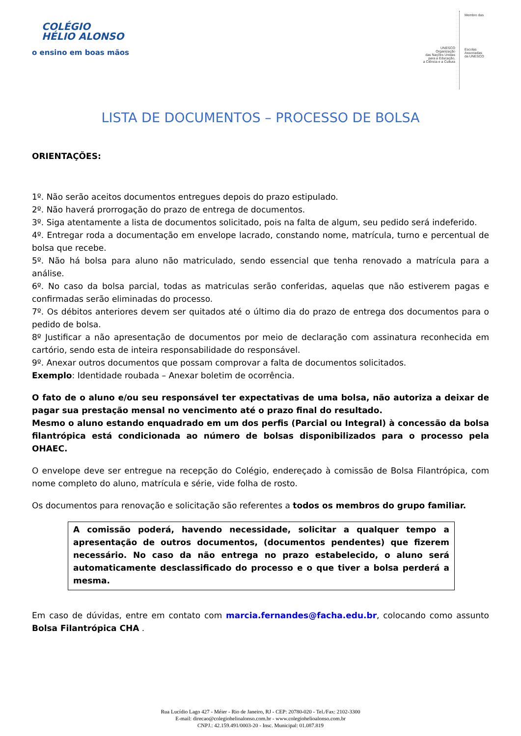COLÉGIO
HÉLIO ALONSO
o ensino em boas mãos
UNESCO
Organização
das Nações Unidas
para a Educação,
a Ciência e a Cultura
Membro das
Escolas
Associadas
da UNESCO
LISTA DE DOCUMENTOS – PROCESSO DE BOLSA
ORIENTAÇÕES:
1º. Não serão aceitos documentos entregues depois do prazo estipulado.
2º. Não haverá prorrogação do prazo de entrega de documentos.
3º. Siga atentamente a lista de documentos solicitado, pois na falta de algum, seu pedido será indeferido.
4º. Entregar roda a documentação em envelope lacrado, constando nome, matrícula, turno e percentual de bolsa que recebe.
5º. Não há bolsa para aluno não matriculado, sendo essencial que tenha renovado a matrícula para a análise.
6º. No caso da bolsa parcial, todas as matriculas serão conferidas, aquelas que não estiverem pagas e confirmadas serão eliminadas do processo.
7º. Os débitos anteriores devem ser quitados até o último dia do prazo de entrega dos documentos para o pedido de bolsa.
8º Justificar a não apresentação de documentos por meio de declaração com assinatura reconhecida em cartório, sendo esta de inteira responsabilidade do responsável.
9º. Anexar outros documentos que possam comprovar a falta de documentos solicitados.
Exemplo: Identidade roubada – Anexar boletim de ocorrência.
O fato de o aluno e/ou seu responsável ter expectativas de uma bolsa, não autoriza a deixar de pagar sua prestação mensal no vencimento até o prazo final do resultado.
Mesmo o aluno estando enquadrado em um dos perfis (Parcial ou Integral) à concessão da bolsa filantrópica está condicionada ao número de bolsas disponibilizados para o processo pela OHAEC.
O envelope deve ser entregue na recepção do Colégio, endereçado à comissão de Bolsa Filantrópica, com nome completo do aluno, matrícula e série, vide folha de rosto.
Os documentos para renovação e solicitação são referentes a todos os membros do grupo familiar.
A comissão poderá, havendo necessidade, solicitar a qualquer tempo a apresentação de outros documentos, (documentos pendentes) que fizerem necessário. No caso da não entrega no prazo estabelecido, o aluno será automaticamente desclassificado do processo e o que tiver a bolsa perderá a mesma.
Em caso de dúvidas, entre em contato com marcia.fernandes@facha.edu.br, colocando como assunto Bolsa Filantrópica CHA .
Rua Lucídio Lago 427 - Méier - Rio de Janeiro, RJ - CEP: 20780-020 - Tel./Fax: 2102-3300
E-mail: direcao@colegiohelioalonso.com.br - www.colegiohelioalonso.com.br
CNPJ.: 42.159.491/0003-20 - Insc. Municipal: 01.087.819